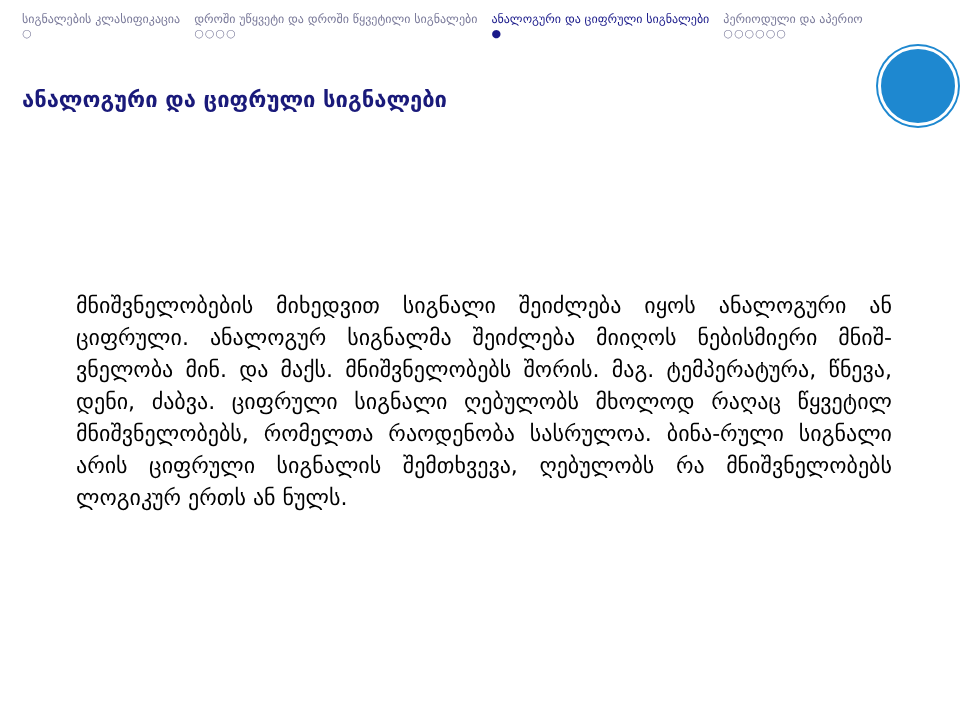სიგნალების კლასიფიკაცია
○
დროში უწყვეტი და დროში წყვეტილი სიგნალები
○○○○
ანალოგური და ციფრული სიგნალები
●
პერიოდული და აპერიო
○○○○○○
ანალოგური და ციფრული სიგნალები
მნიშვნელობების მიხედვით სიგნალი შეიძლება იყოს ანალოგური ან ციფრული. ანალოგურ სიგნალმა შეიძლება მიიღოს ნებისმიერი მნიშ-ვნელობა მინ. და მაქს. მნიშვნელობებს შორის. მაგ. ტემპერატურა, წნევა, დენი, ძაბვა. ციფრული სიგნალი ღებულობს მხოლოდ რაღაც წყვეტილ მნიშვნელობებს, რომელთა რაოდენობა სასრულოა. ბინა-რული სიგნალი არის ციფრული სიგნალის შემთხვევა, ღებულობს რა მნიშვნელობებს ლოგიკურ ერთს ან ნულს.